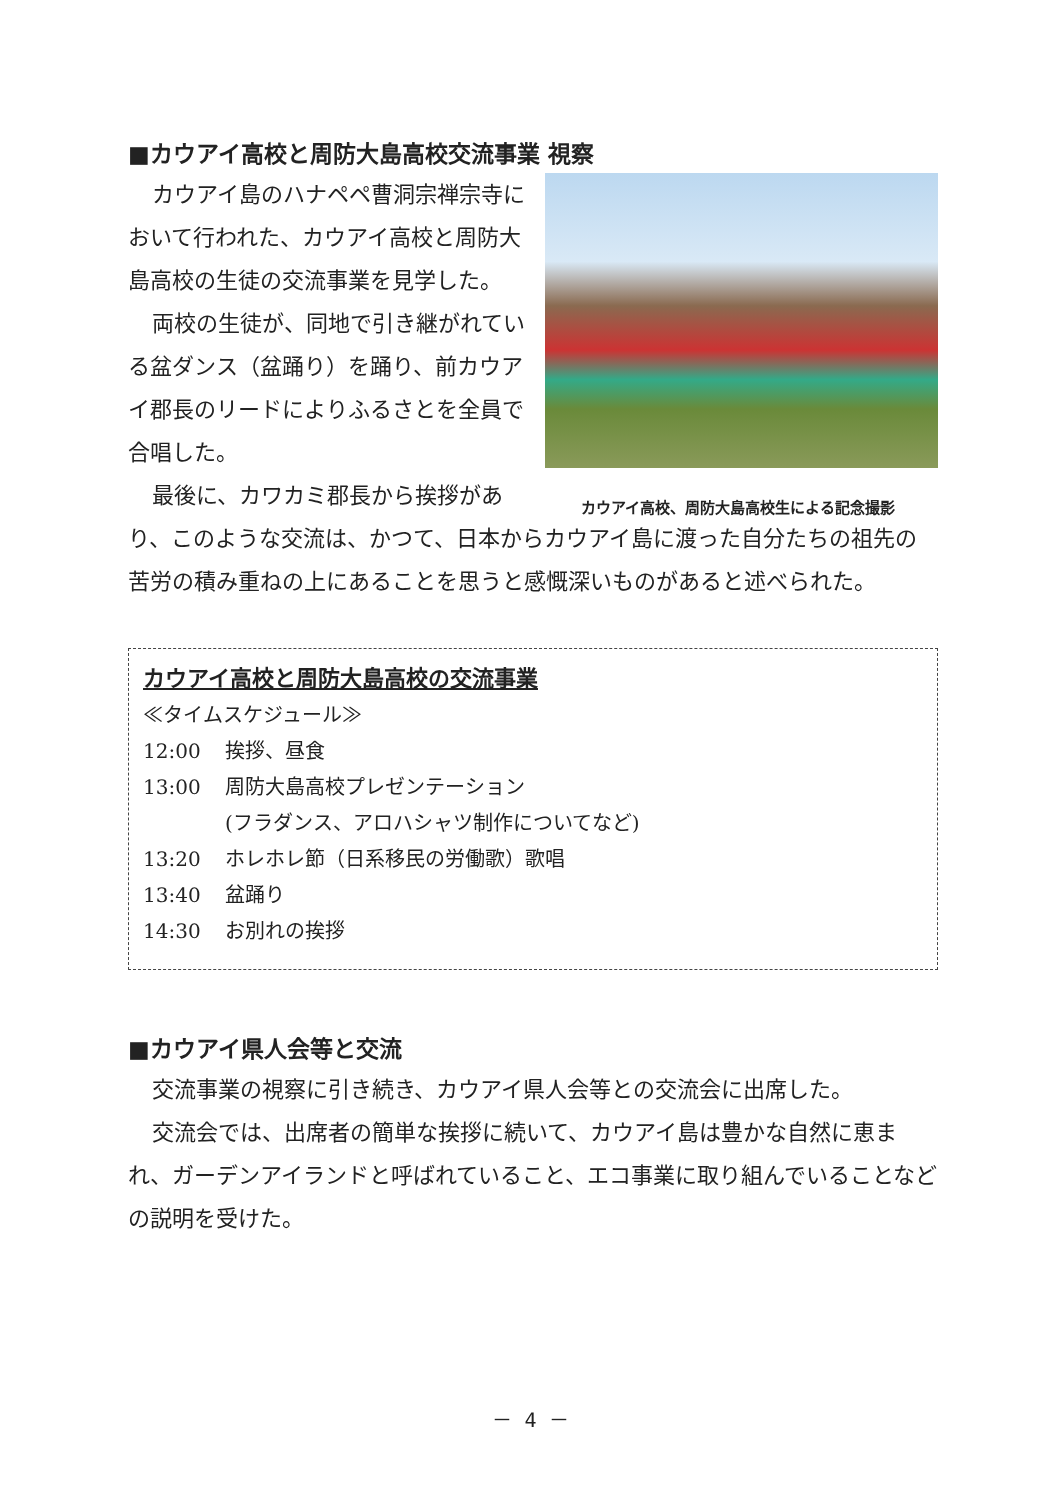■カウアイ高校と周防大島高校交流事業 視察
カウアイ高校、周防大島高校生による記念撮影
カウアイ島のハナペペ曹洞宗禅宗寺において行われた、カウアイ高校と周防大島高校の生徒の交流事業を見学した。
両校の生徒が、同地で引き継がれている盆ダンス（盆踊り）を踊り、前カウアイ郡長のリードによりふるさとを全員で合唱した。
最後に、カワカミ郡長から挨拶があり、このような交流は、かつて、日本からカウアイ島に渡った自分たちの祖先の苦労の積み重ねの上にあることを思うと感慨深いものがあると述べられた。
カウアイ高校と周防大島高校の交流事業
≪タイムスケジュール≫
12:00 挨拶、昼食
13:00 周防大島高校プレゼンテーション
(フラダンス、アロハシャツ制作についてなど)
13:20 ホレホレ節（日系移民の労働歌）歌唱
13:40 盆踊り
14:30 お別れの挨拶
■カウアイ県人会等と交流
交流事業の視察に引き続き、カウアイ県人会等との交流会に出席した。
交流会では、出席者の簡単な挨拶に続いて、カウアイ島は豊かな自然に恵まれ、ガーデンアイランドと呼ばれていること、エコ事業に取り組んでいることなどの説明を受けた。
－ 4 －